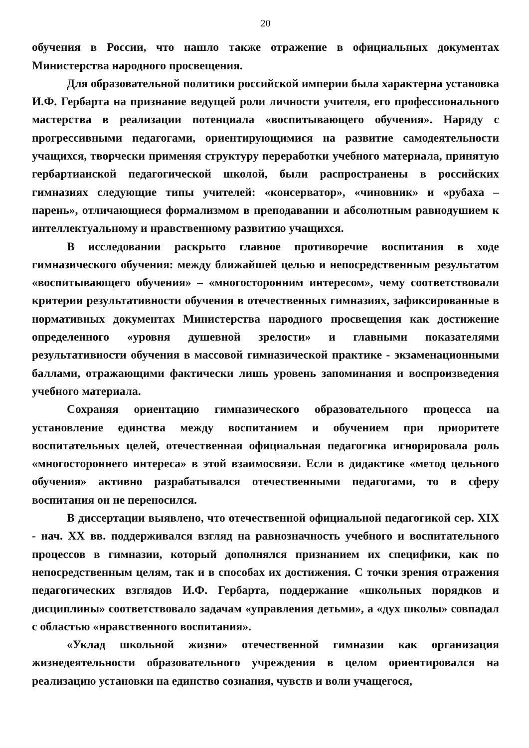20
обучения в России, что нашло также отражение в официальных документах Министерства народного просвещения.
Для образовательной политики российской империи была характерна установка И.Ф. Гербарта на признание ведущей роли личности учителя, его профессионального мастерства в реализации потенциала «воспитывающего обучения». Наряду с прогрессивными педагогами, ориентирующимися на развитие самодеятельности учащихся, творчески применяя структуру переработки учебного материала, принятую гербартианской педагогической школой, были распространены в российских гимназиях следующие типы учителей: «консерватор», «чиновник» и «рубаха – парень», отличающиеся формализмом в преподавании и абсолютным равнодушием к интеллектуальному и нравственному развитию учащихся.
В исследовании раскрыто главное противоречие воспитания в ходе гимназического обучения: между ближайшей целью и непосредственным результатом «воспитывающего обучения» – «многосторонним интересом», чему соответствовали критерии результативности обучения в отечественных гимназиях, зафиксированные в нормативных документах Министерства народного просвещения как достижение определенного «уровня душевной зрелости» и главными показателями результативности обучения в массовой гимназической практике - экзаменационными баллами, отражающими фактически лишь уровень запоминания и воспроизведения учебного материала.
Сохраняя ориентацию гимназического образовательного процесса на установление единства между воспитанием и обучением при приоритете воспитательных целей, отечественная официальная педагогика игнорировала роль «многостороннего интереса» в этой взаимосвязи. Если в дидактике «метод цельного обучения» активно разрабатывался отечественными педагогами, то в сферу воспитания он не переносился.
В диссертации выявлено, что отечественной официальной педагогикой сер. XIX - нач. XX вв. поддерживался взгляд на равнозначность учебного и воспитательного процессов в гимназии, который дополнялся признанием их специфики, как по непосредственным целям, так и в способах их достижения. С точки зрения отражения педагогических взглядов И.Ф. Гербарта, поддержание «школьных порядков и дисциплины» соответствовало задачам «управления детьми», а «дух школы» совпадал с областью «нравственного воспитания».
«Уклад школьной жизни» отечественной гимназии как организация жизнедеятельности образовательного учреждения в целом ориентировался на реализацию установки на единство сознания, чувств и воли учащегося,